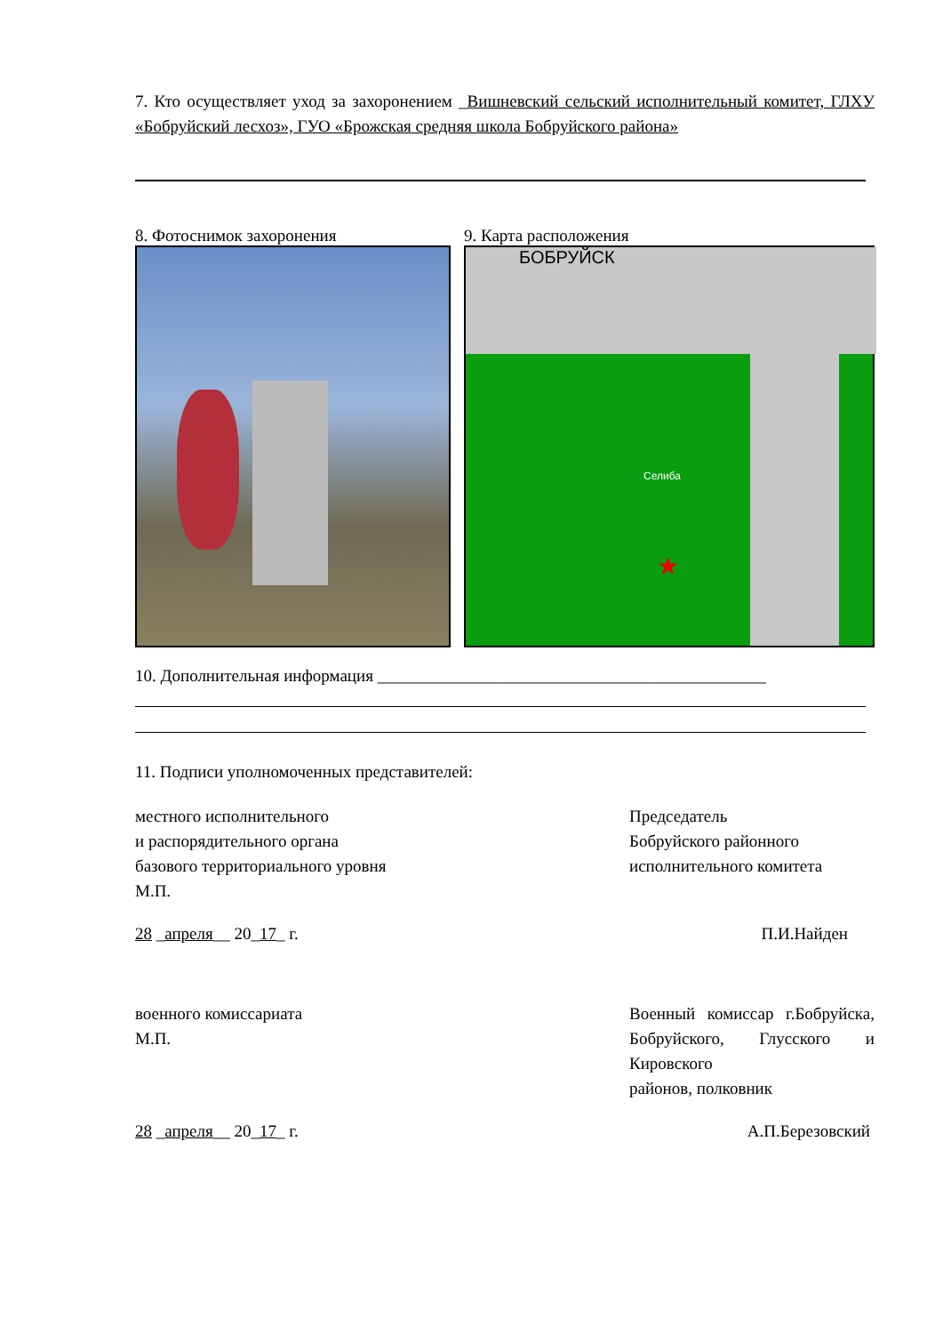7. Кто осуществляет уход за захоронением _Вишневский сельский исполнительный комитет, ГЛХУ «Бобруйский лесхоз», ГУО «Брожская средняя школа Бобруйского района»
8. Фотоснимок захоронения 9. Карта расположения
★
БОБРУЙСК
Селиба
10. Дополнительная информация ______________________________________________
11. Подписи уполномоченных представителей:
местного исполнительного
и распорядительного органа
базового территориального уровня
М.П.
Председатель
Бобруйского районного
исполнительного комитета
28 _апреля__ 20_17_ г. П.И.Найден
военного комиссариата
М.П.
Военный комиссар г.Бобруйска, Бобруйского, Глусского и Кировского
районов, полковник
28 _апреля__ 20_17_ г. А.П.Березовский